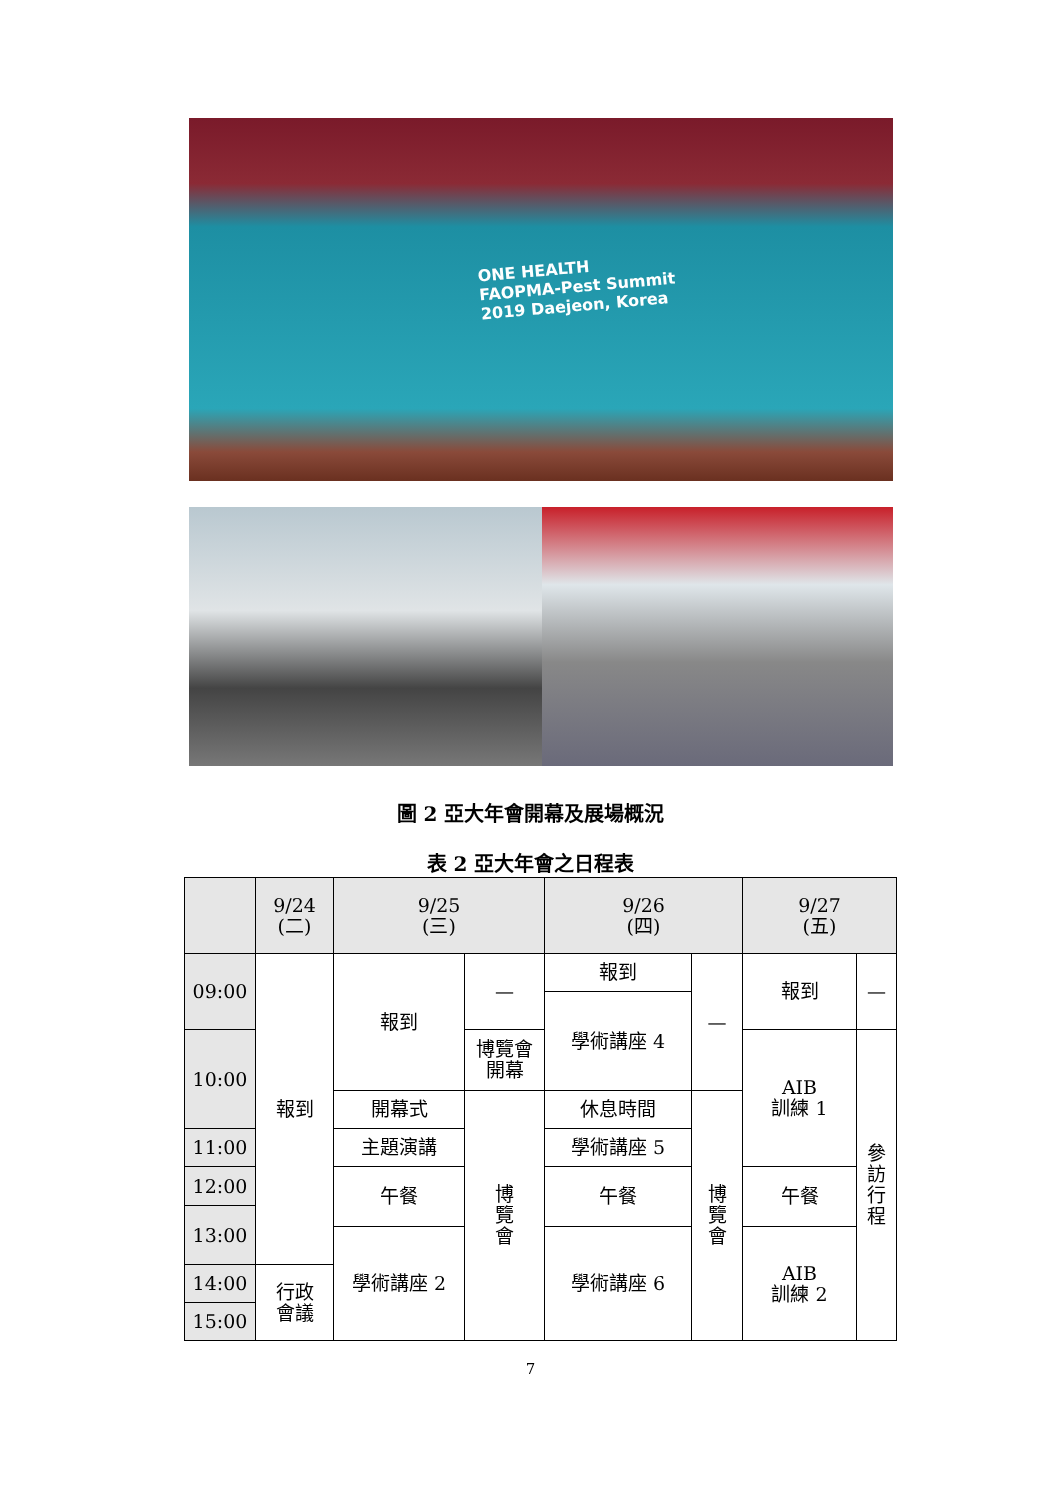ONE HEALTH
FAOPMA-Pest Summit
2019 Daejeon, Korea
圖 2 亞大年會開幕及展場概況
表 2 亞大年會之日程表
| | 9/24 (二) | 9/25 (三) | | 9/26 (四) | | 9/27 (五) | |
| --- | --- | --- | --- | --- | --- | --- | --- |
| 09:00 | 報到 | 報到 | — | 報到 | — | 報到 | — |
| | | | | 學術講座 4 | | | |
| 10:00 | | | 博覽會 開幕 | | | AIB 訓練 1 | 參 訪 行 程 |
| | | 開幕式 | 博 覽 會 | 休息時間 | 博 覽 會 | | |
| 11:00 | | 主題演講 | | 學術講座 5 | | | |
| 12:00 | | 午餐 | | 午餐 | | 午餐 | |
| 13:00 | | | | | | | |
| | | 學術講座 2 | | 學術講座 6 | | AIB 訓練 2 | |
| 14:00 | 行政 會議 | | | | | | |
| 15:00 | | | | | | | |
7